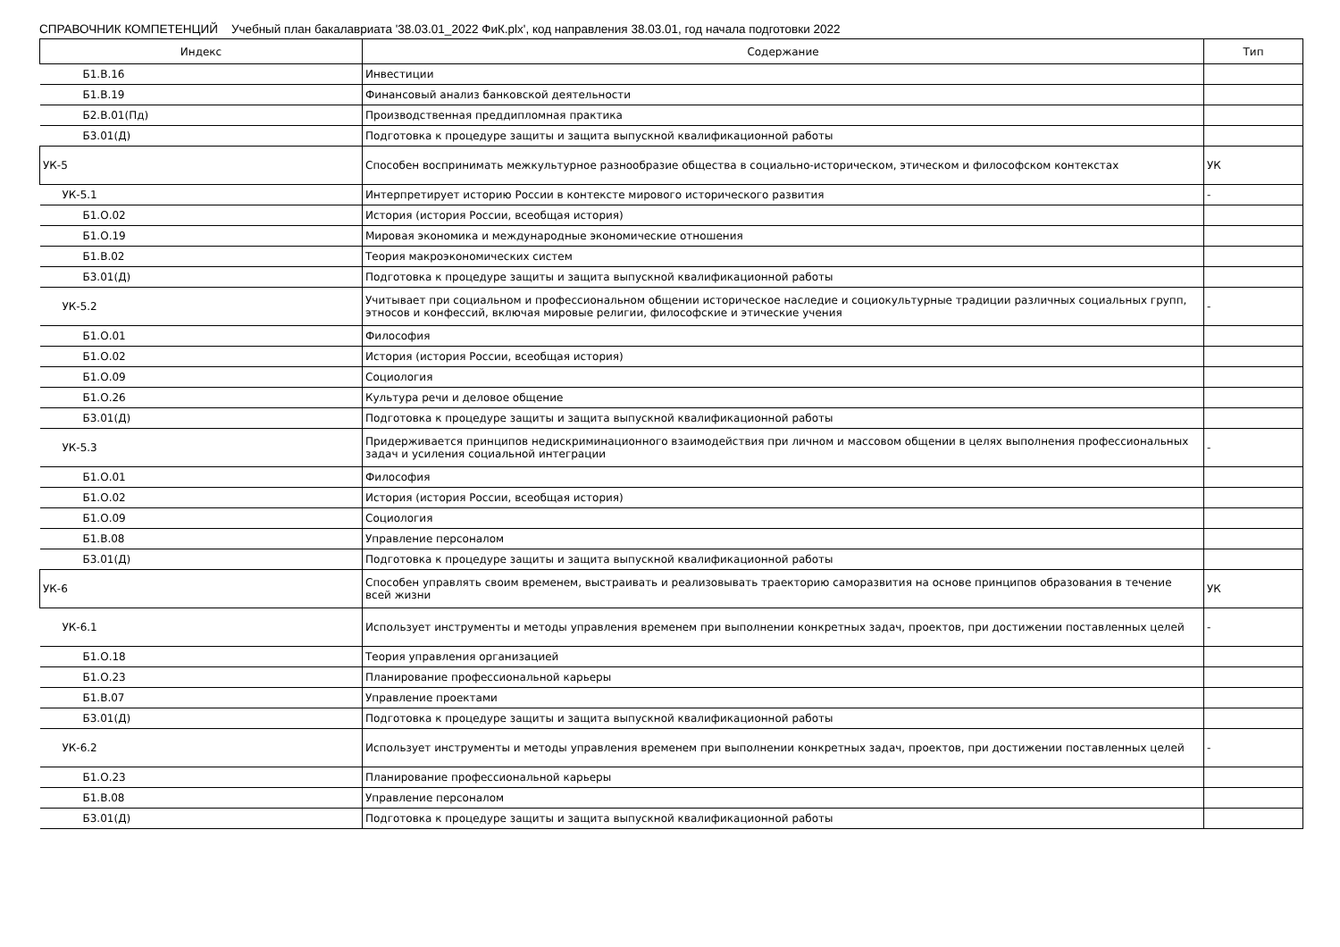СПРАВОЧНИК КОМПЕТЕНЦИЙ Учебный план бакалавриата '38.03.01_2022 ФиК.plx', код направления 38.03.01, год начала подготовки 2022
| Индекс | Содержание | Тип |
| --- | --- | --- |
| Б1.В.16 | Инвестиции | |
| Б1.В.19 | Финансовый анализ банковской деятельности | |
| Б2.В.01(Пд) | Производственная преддипломная практика | |
| Б3.01(Д) | Подготовка к процедуре защиты и защита выпускной квалификационной работы | |
| УК-5 | Способен воспринимать межкультурное разнообразие общества в социально-историческом, этическом и философском контекстах | УК |
| УК-5.1 | Интерпретирует историю России в контексте мирового исторического развития | - |
| Б1.О.02 | История (история России, всеобщая история) | |
| Б1.О.19 | Мировая экономика и международные экономические отношения | |
| Б1.В.02 | Теория макроэкономических систем | |
| Б3.01(Д) | Подготовка к процедуре защиты и защита выпускной квалификационной работы | |
| УК-5.2 | Учитывает при социальном и профессиональном общении историческое наследие и социокультурные традиции различных социальных групп, этносов и конфессий, включая мировые религии, философские и этические учения | - |
| Б1.О.01 | Философия | |
| Б1.О.02 | История (история России, всеобщая история) | |
| Б1.О.09 | Социология | |
| Б1.О.26 | Культура речи и деловое общение | |
| Б3.01(Д) | Подготовка к процедуре защиты и защита выпускной квалификационной работы | |
| УК-5.3 | Придерживается принципов недискриминационного взаимодействия при личном и массовом общении в целях выполнения профессиональных задач и усиления социальной интеграции | - |
| Б1.О.01 | Философия | |
| Б1.О.02 | История (история России, всеобщая история) | |
| Б1.О.09 | Социология | |
| Б1.В.08 | Управление персоналом | |
| Б3.01(Д) | Подготовка к процедуре защиты и защита выпускной квалификационной работы | |
| УК-6 | Способен управлять своим временем, выстраивать и реализовывать траекторию саморазвития на основе принципов образования в течение всей жизни | УК |
| УК-6.1 | Использует инструменты и методы управления временем при выполнении конкретных задач, проектов, при достижении поставленных целей | - |
| Б1.О.18 | Теория управления организацией | |
| Б1.О.23 | Планирование профессиональной карьеры | |
| Б1.В.07 | Управление проектами | |
| Б3.01(Д) | Подготовка к процедуре защиты и защита выпускной квалификационной работы | |
| УК-6.2 | Использует инструменты и методы управления временем при выполнении конкретных задач, проектов, при достижении поставленных целей | - |
| Б1.О.23 | Планирование профессиональной карьеры | |
| Б1.В.08 | Управление персоналом | |
| Б3.01(Д) | Подготовка к процедуре защиты и защита выпускной квалификационной работы | |